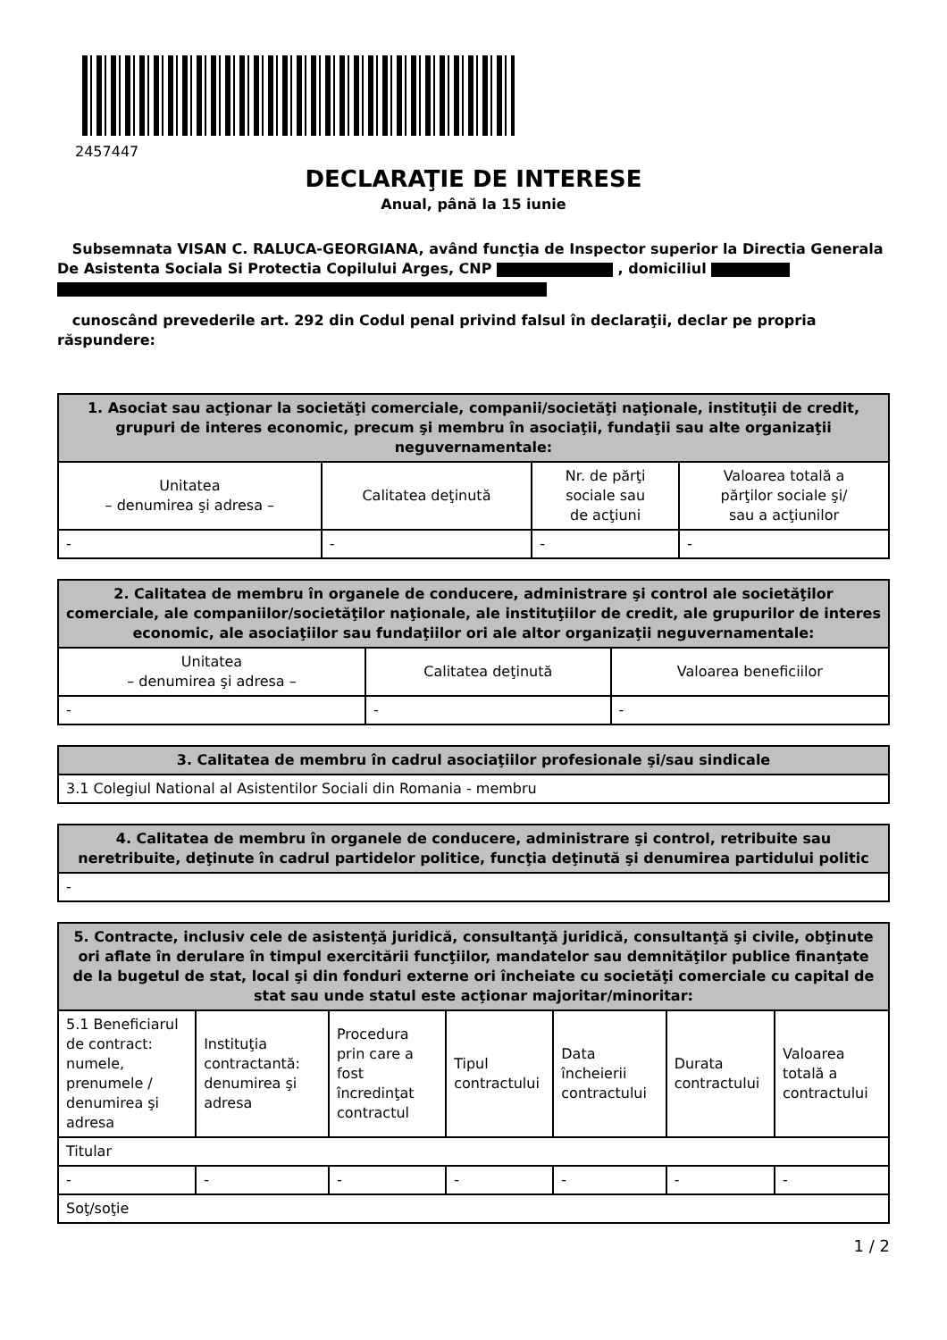2457447
DECLARAŢIE DE INTERESE
Anual, până la 15 iunie
Subsemnata VISAN C. RALUCA-GEORGIANA, având funcţia de Inspector superior la Directia Generala De Asistenta Sociala Si Protectia Copilului Arges, CNP , domiciliul
cunoscând prevederile art. 292 din Codul penal privind falsul în declaraţii, declar pe propria răspundere:
| 1. Asociat sau acţionar la societăţi comerciale, companii/societăţi naţionale, instituţii de credit, grupuri de interes economic, precum şi membru în asociaţii, fundaţii sau alte organizaţii neguvernamentale: | | | |
| --- | --- | --- | --- |
| Unitatea – denumirea şi adresa – | Calitatea deţinută | Nr. de părţi sociale sau de acţiuni | Valoarea totală a părţilor sociale şi/ sau a acţiunilor |
| - | - | - | - |
| 2. Calitatea de membru în organele de conducere, administrare şi control ale societăţilor comerciale, ale companiilor/societăţilor naţionale, ale instituţiilor de credit, ale grupurilor de interes economic, ale asociaţiilor sau fundaţiilor ori ale altor organizaţii neguvernamentale: | | |
| --- | --- | --- |
| Unitatea – denumirea şi adresa – | Calitatea deţinută | Valoarea beneficiilor |
| - | - | - |
| 3. Calitatea de membru în cadrul asociaţiilor profesionale şi/sau sindicale |
| --- |
| 3.1 Colegiul National al Asistentilor Sociali din Romania - membru |
| 4. Calitatea de membru în organele de conducere, administrare şi control, retribuite sau neretribuite, deţinute în cadrul partidelor politice, funcţia deţinută şi denumirea partidului politic |
| --- |
| - |
| 5. Contracte, inclusiv cele de asistenţă juridică, consultanţă juridică, consultanţă şi civile, obţinute ori aflate în derulare în timpul exercitării funcţiilor, mandatelor sau demnităţilor publice finanţate de la bugetul de stat, local şi din fonduri externe ori încheiate cu societăţi comerciale cu capital de stat sau unde statul este acţionar majoritar/minoritar: | | | | | | |
| --- | --- | --- | --- | --- | --- | --- |
| 5.1 Beneficiarul de contract: numele, prenumele / denumirea şi adresa | Instituţia contractantă: denumirea şi adresa | Procedura prin care a fost încredinţat contractul | Tipul contractului | Data încheierii contractului | Durata contractului | Valoarea totală a contractului |
| Titular | | | | | | |
| - | - | - | - | - | - | - |
| Soţ/soţie | | | | | | |
1 / 2